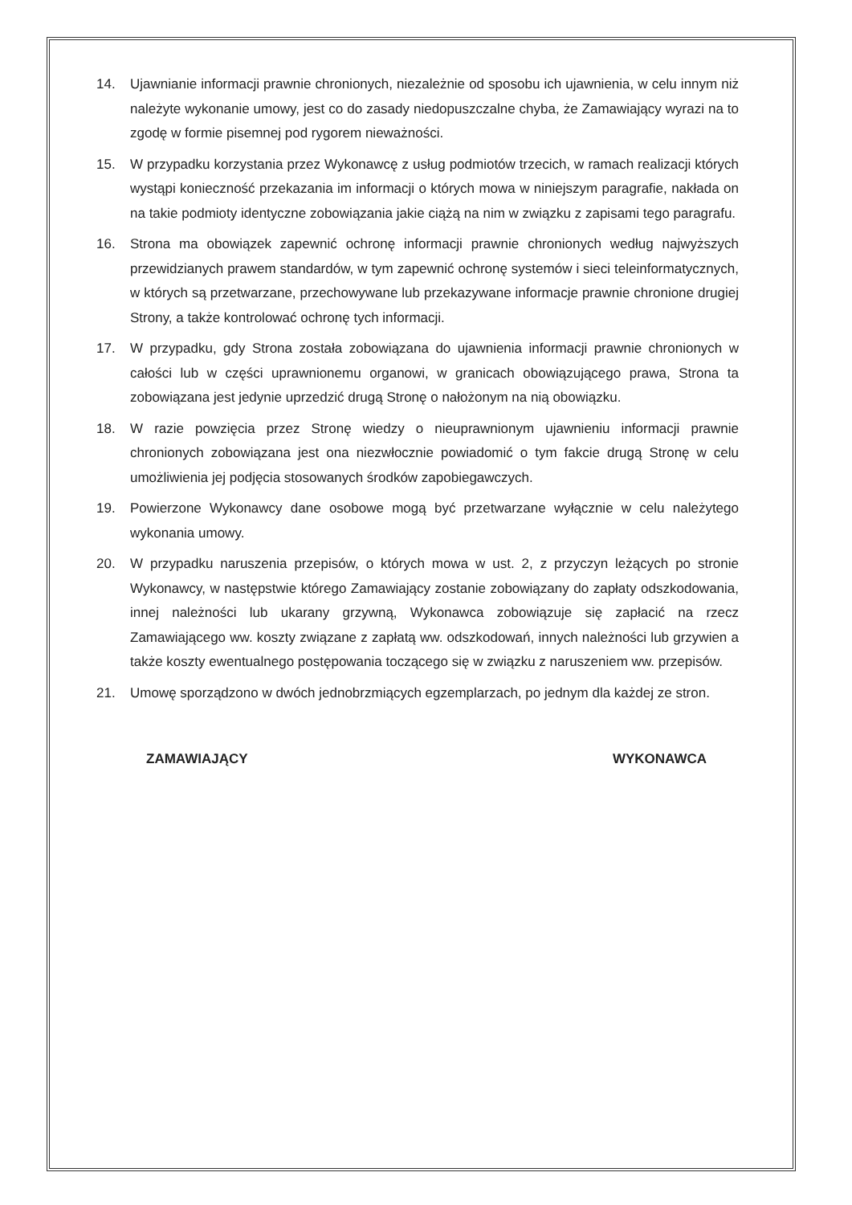14. Ujawnianie informacji prawnie chronionych, niezależnie od sposobu ich ujawnienia, w celu innym niż należyte wykonanie umowy, jest co do zasady niedopuszczalne chyba, że Zamawiający wyrazi na to zgodę w formie pisemnej pod rygorem nieważności.
15. W przypadku korzystania przez Wykonawcę z usług podmiotów trzecich, w ramach realizacji których wystąpi konieczność przekazania im informacji o których mowa w niniejszym paragrafie, nakłada on na takie podmioty identyczne zobowiązania jakie ciążą na nim w związku z zapisami tego paragrafu.
16. Strona ma obowiązek zapewnić ochronę informacji prawnie chronionych według najwyższych przewidzianych prawem standardów, w tym zapewnić ochronę systemów i sieci teleinformatycznych, w których są przetwarzane, przechowywane lub przekazywane informacje prawnie chronione drugiej Strony, a także kontrolować ochronę tych informacji.
17. W przypadku, gdy Strona została zobowiązana do ujawnienia informacji prawnie chronionych w całości lub w części uprawnionemu organowi, w granicach obowiązującego prawa, Strona ta zobowiązana jest jedynie uprzedzić drugą Stronę o nałożonym na nią obowiązku.
18. W razie powzięcia przez Stronę wiedzy o nieuprawnionym ujawnieniu informacji prawnie chronionych zobowiązana jest ona niezwłocznie powiadomić o tym fakcie drugą Stronę w celu umożliwienia jej podjęcia stosowanych środków zapobiegawczych.
19. Powierzone Wykonawcy dane osobowe mogą być przetwarzane wyłącznie w celu należytego wykonania umowy.
20. W przypadku naruszenia przepisów, o których mowa w ust. 2, z przyczyn leżących po stronie Wykonawcy, w następstwie którego Zamawiający zostanie zobowiązany do zapłaty odszkodowania, innej należności lub ukarany grzywną, Wykonawca zobowiązuje się zapłacić na rzecz Zamawiającego ww. koszty związane z zapłatą ww. odszkodowań, innych należności lub grzywien a także koszty ewentualnego postępowania toczącego się w związku z naruszeniem ww. przepisów.
21. Umowę sporządzono w dwóch jednobrzmiących egzemplarzach, po jednym dla każdej ze stron.
ZAMAWIAJĄCY WYKONAWCA